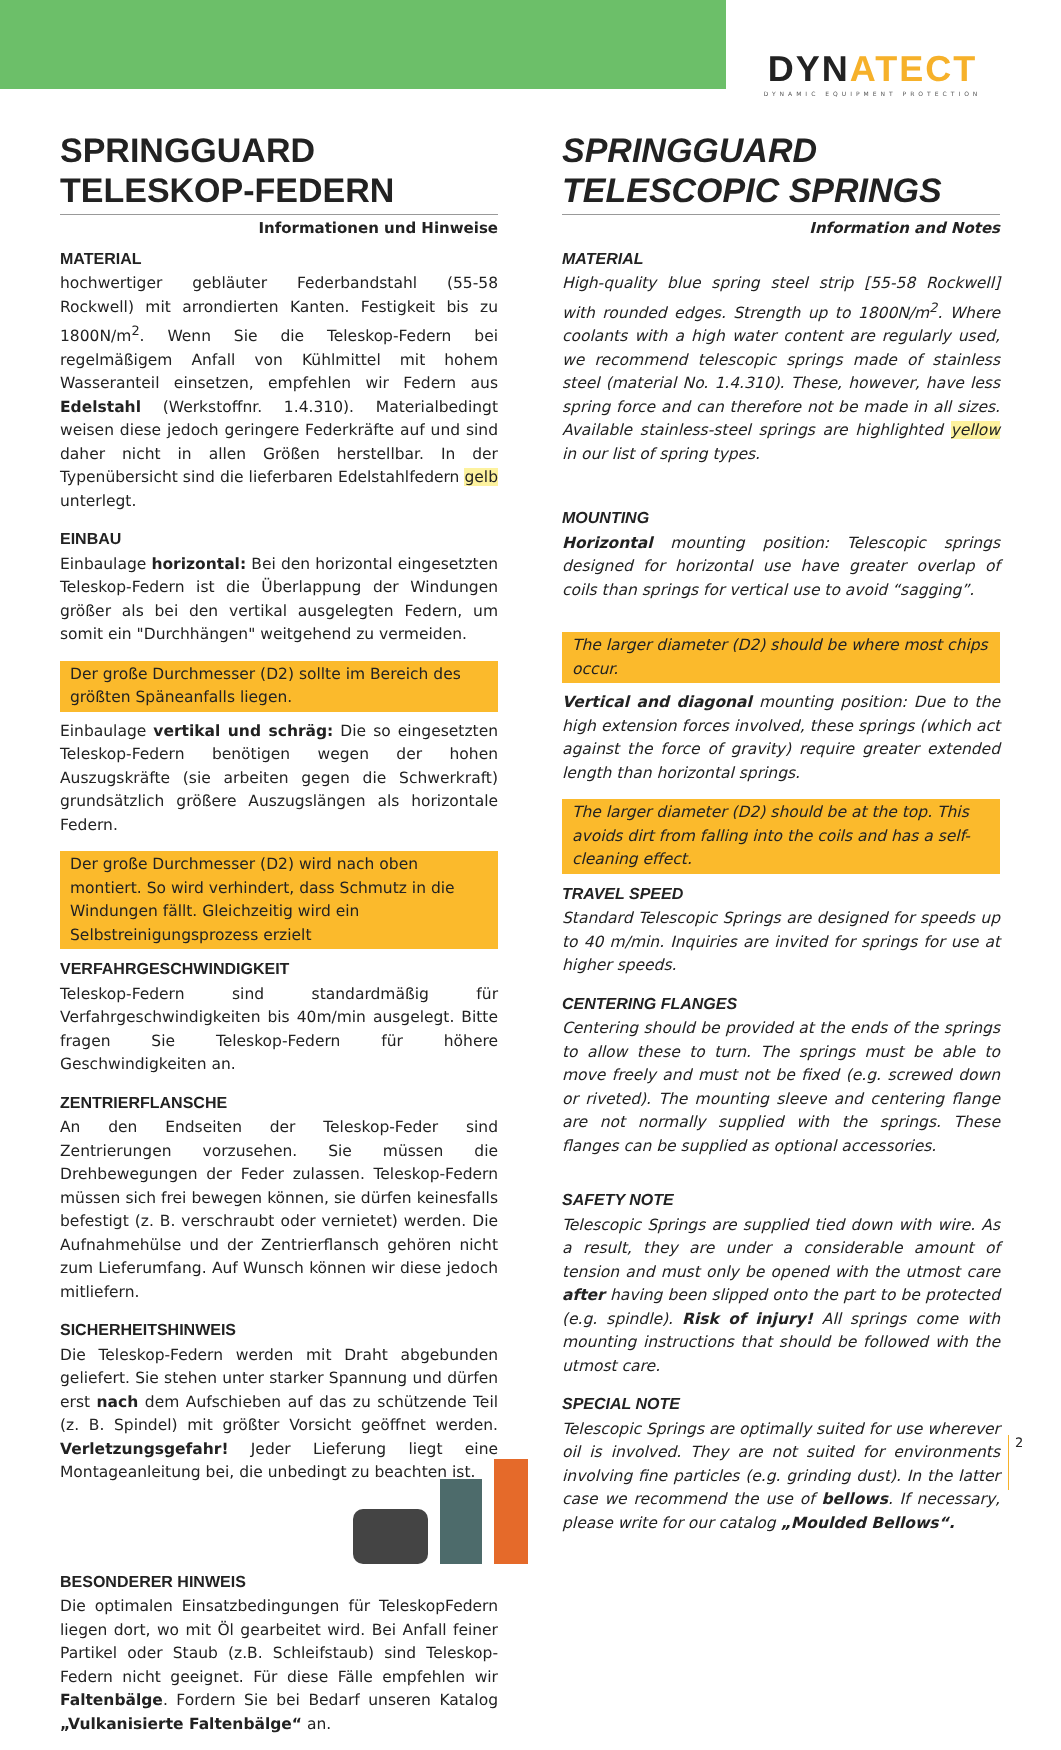DYNATECT
DYNAMIC EQUIPMENT PROTECTION
SPRINGGUARD
TELESKOP-FEDERN
Informationen und Hinweise
MATERIAL
hochwertiger gebläuter Federbandstahl (55-58 Rockwell) mit arrondierten Kanten. Festigkeit bis zu 1800N/m<sup>2</sup>. Wenn Sie die Teleskop-Federn bei regelmäßigem Anfall von Kühlmittel mit hohem Wasseranteil einsetzen, empfehlen wir Federn aus Edelstahl (Werkstoffnr. 1.4.310). Materialbedingt weisen diese jedoch geringere Federkräfte auf und sind daher nicht in allen Größen herstellbar. In der Typenübersicht sind die lieferbaren Edelstahlfedern gelb unterlegt.
EINBAU
Einbaulage horizontal: Bei den horizontal eingesetzten Teleskop-Federn ist die Überlappung der Windungen größer als bei den vertikal ausgelegten Federn, um somit ein "Durchhängen" weitgehend zu vermeiden.
Der große Durchmesser (D2) sollte im Bereich des größten Späneanfalls liegen.
Einbaulage vertikal und schräg: Die so eingesetzten Teleskop-Federn benötigen wegen der hohen Auszugskräfte (sie arbeiten gegen die Schwerkraft) grundsätzlich größere Auszugslängen als horizontale Federn.
Der große Durchmesser (D2) wird nach oben montiert. So wird verhindert, dass Schmutz in die Windungen fällt. Gleichzeitig wird ein Selbstreinigungsprozess erzielt
VERFAHRGESCHWINDIGKEIT
Teleskop-Federn sind standardmäßig für Verfahrgeschwindigkeiten bis 40m/min ausgelegt. Bitte fragen Sie Teleskop-Federn für höhere Geschwindigkeiten an.
ZENTRIERFLANSCHE
An den Endseiten der Teleskop-Feder sind Zentrierungen vorzusehen. Sie müssen die Drehbewegungen der Feder zulassen. Teleskop-Federn müssen sich frei bewegen können, sie dürfen keinesfalls befestigt (z. B. verschraubt oder vernietet) werden. Die Aufnahmehülse und der Zentrierflansch gehören nicht zum Lieferumfang. Auf Wunsch können wir diese jedoch mitliefern.
SICHERHEITSHINWEIS
Die Teleskop-Federn werden mit Draht abgebunden geliefert. Sie stehen unter starker Spannung und dürfen erst nach dem Aufschieben auf das zu schützende Teil (z. B. Spindel) mit größter Vorsicht geöffnet werden. Verletzungsgefahr! Jeder Lieferung liegt eine Montageanleitung bei, die unbedingt zu beachten ist.
BESONDERER HINWEIS
Die optimalen Einsatzbedingungen für TeleskopFedern liegen dort, wo mit Öl gearbeitet wird. Bei Anfall feiner Partikel oder Staub (z.B. Schleifstaub) sind Teleskop-Federn nicht geeignet. Für diese Fälle empfehlen wir Faltenbälge. Fordern Sie bei Bedarf unseren Katalog „Vulkanisierte Faltenbälge“ an.
SPRINGGUARD
TELESCOPIC SPRINGS
Information and Notes
MATERIAL
High-quality blue spring steel strip [55-58 Rockwell] with rounded edges. Strength up to 1800N/m<sup>2</sup>. Where coolants with a high water content are regularly used, we recommend telescopic springs made of stainless steel (material No. 1.4.310). These, however, have less spring force and can therefore not be made in all sizes. Available stainless-steel springs are highlighted yellow in our list of spring types.
MOUNTING
Horizontal mounting position: Telescopic springs designed for horizontal use have greater overlap of coils than springs for vertical use to avoid “sagging”.
The larger diameter (D2) should be where most chips occur.
Vertical and diagonal mounting position: Due to the high extension forces involved, these springs (which act against the force of gravity) require greater extended length than horizontal springs.
The larger diameter (D2) should be at the top. This avoids dirt from falling into the coils and has a self-cleaning effect.
TRAVEL SPEED
Standard Telescopic Springs are designed for speeds up to 40 m/min. Inquiries are invited for springs for use at higher speeds.
CENTERING FLANGES
Centering should be provided at the ends of the springs to allow these to turn. The springs must be able to move freely and must not be fixed (e.g. screwed down or riveted). The mounting sleeve and centering flange are not normally supplied with the springs. These flanges can be supplied as optional accessories.
SAFETY NOTE
Telescopic Springs are supplied tied down with wire. As a result, they are under a considerable amount of tension and must only be opened with the utmost care after having been slipped onto the part to be protected (e.g. spindle). Risk of injury! All springs come with mounting instructions that should be followed with the utmost care.
SPECIAL NOTE
Telescopic Springs are optimally suited for use wherever oil is involved. They are not suited for environments involving fine particles (e.g. grinding dust). In the latter case we recommend the use of bellows. If necessary, please write for our catalog „Moulded Bellows“.
2